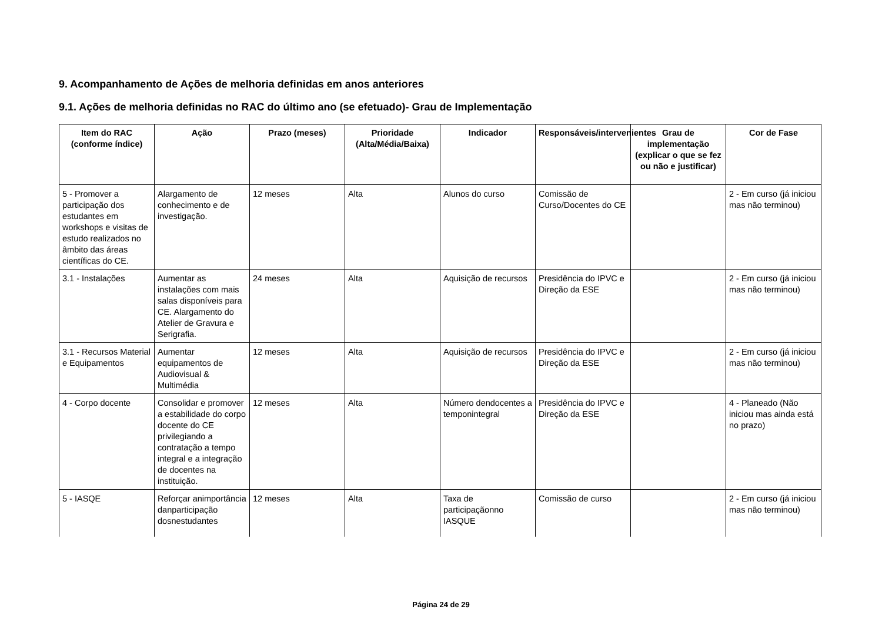9. Acompanhamento de Ações de melhoria definidas em anos anteriores
9.1. Ações de melhoria definidas no RAC do último ano (se efetuado)- Grau de Implementação
| Item do RAC (conforme índice) | Ação | Prazo (meses) | Prioridade (Alta/Média/Baixa) | Indicador | Responsáveis/intervenientes | Grau de implementação (explicar o que se fez ou não e justificar) | Cor de Fase |
| --- | --- | --- | --- | --- | --- | --- | --- |
| 5 - Promover a participação dos estudantes em workshops e visitas de estudo realizados no âmbito das áreas científicas do CE. | Alargamento de conhecimento e de investigação. | 12 meses | Alta | Alunos do curso | Comissão de Curso/Docentes do CE | | 2 - Em curso (já iniciou mas não terminou) |
| 3.1 - Instalações | Aumentar as instalações com mais salas disponíveis para CE. Alargamento do Atelier de Gravura e Serigrafia. | 24 meses | Alta | Aquisição de recursos | Presidência do IPVC e Direção da ESE | | 2 - Em curso (já iniciou mas não terminou) |
| 3.1 - Recursos Material e Equipamentos | Aumentar equipamentos de Audiovisual & Multimédia | 12 meses | Alta | Aquisição de recursos | Presidência do IPVC e Direção da ESE | | 2 - Em curso (já iniciou mas não terminou) |
| 4 - Corpo docente | Consolidar e promover a estabilidade do corpo docente do CE privilegiando a contratação a tempo integral e a integração de docentes na instituição. | 12 meses | Alta | Número dendocentes a temponintegral | Presidência do IPVC e Direção da ESE | | 4 - Planeado (Não iniciou mas ainda está no prazo) |
| 5 - IASQE | Reforçar animportância danparticipação dosnestudantes | 12 meses | Alta | Taxa de participaçãonno IASQUE | Comissão de curso | | 2 - Em curso (já iniciou mas não terminou) |
Página 24 de 29